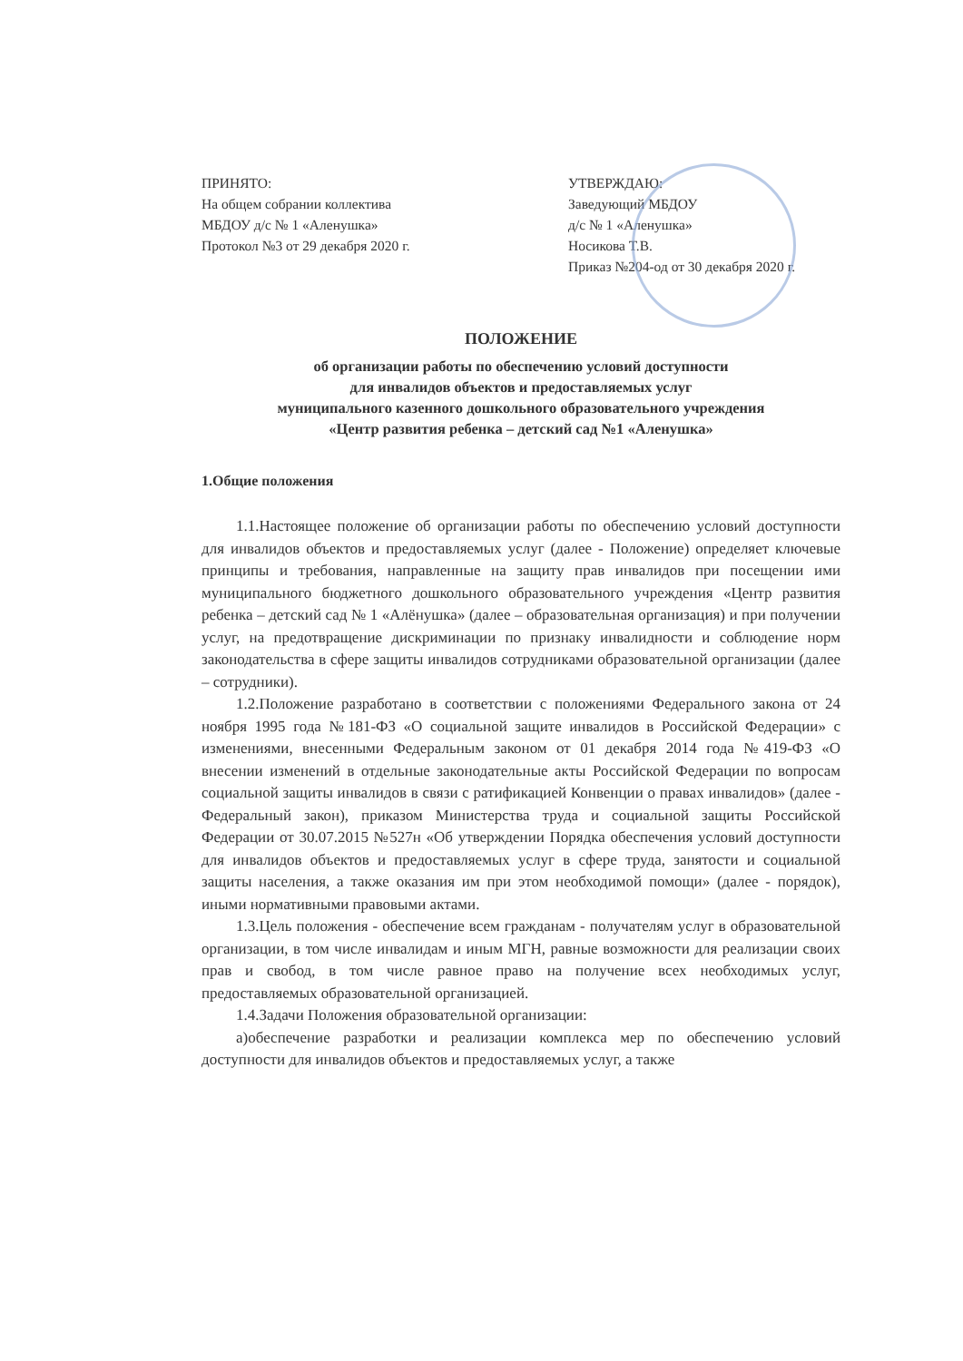ПРИНЯТО:
На общем собрании коллектива
МБДОУ д/с № 1 «Аленушка»
Протокол №3 от 29 декабря 2020 г.
УТВЕРЖДАЮ:
Заведующий МБДОУ
д/с № 1 «Аленушка»
Носикова Т.В.
Приказ №204-од от 30 декабря 2020 г.
ПОЛОЖЕНИЕ
об организации работы по обеспечению условий доступности
для инвалидов объектов и предоставляемых услуг
муниципального казенного дошкольного образовательного учреждения
«Центр развития ребенка – детский сад №1 «Аленушка»
1.Общие положения
1.1.Настоящее положение об организации работы по обеспечению условий доступности для инвалидов объектов и предоставляемых услуг (далее - Положение) определяет ключевые принципы и требования, направленные на защиту прав инвалидов при посещении ими муниципального бюджетного дошкольного образовательного учреждения «Центр развития ребенка – детский сад № 1 «Алёнушка» (далее – образовательная организация) и при получении услуг, на предотвращение дискриминации по признаку инвалидности и соблюдение норм законодательства в сфере защиты инвалидов сотрудниками образовательной организации (далее – сотрудники).
1.2.Положение разработано в соответствии с положениями Федерального закона от 24 ноября 1995 года №181-ФЗ «О социальной защите инвалидов в Российской Федерации» с изменениями, внесенными Федеральным законом от 01 декабря 2014 года №419-ФЗ «О внесении изменений в отдельные законодательные акты Российской Федерации по вопросам социальной защиты инвалидов в связи с ратификацией Конвенции о правах инвалидов» (далее - Федеральный закон), приказом Министерства труда и социальной защиты Российской Федерации от 30.07.2015 №527н «Об утверждении Порядка обеспечения условий доступности для инвалидов объектов и предоставляемых услуг в сфере труда, занятости и социальной защиты населения, а также оказания им при этом необходимой помощи» (далее - порядок), иными нормативными правовыми актами.
1.3.Цель положения - обеспечение всем гражданам - получателям услуг в образовательной организации, в том числе инвалидам и иным МГН, равные возможности для реализации своих прав и свобод, в том числе равное право на получение всех необходимых услуг, предоставляемых образовательной организацией.
1.4.Задачи Положения образовательной организации:
а)обеспечение разработки и реализации комплекса мер по обеспечению условий доступности для инвалидов объектов и предоставляемых услуг, а также